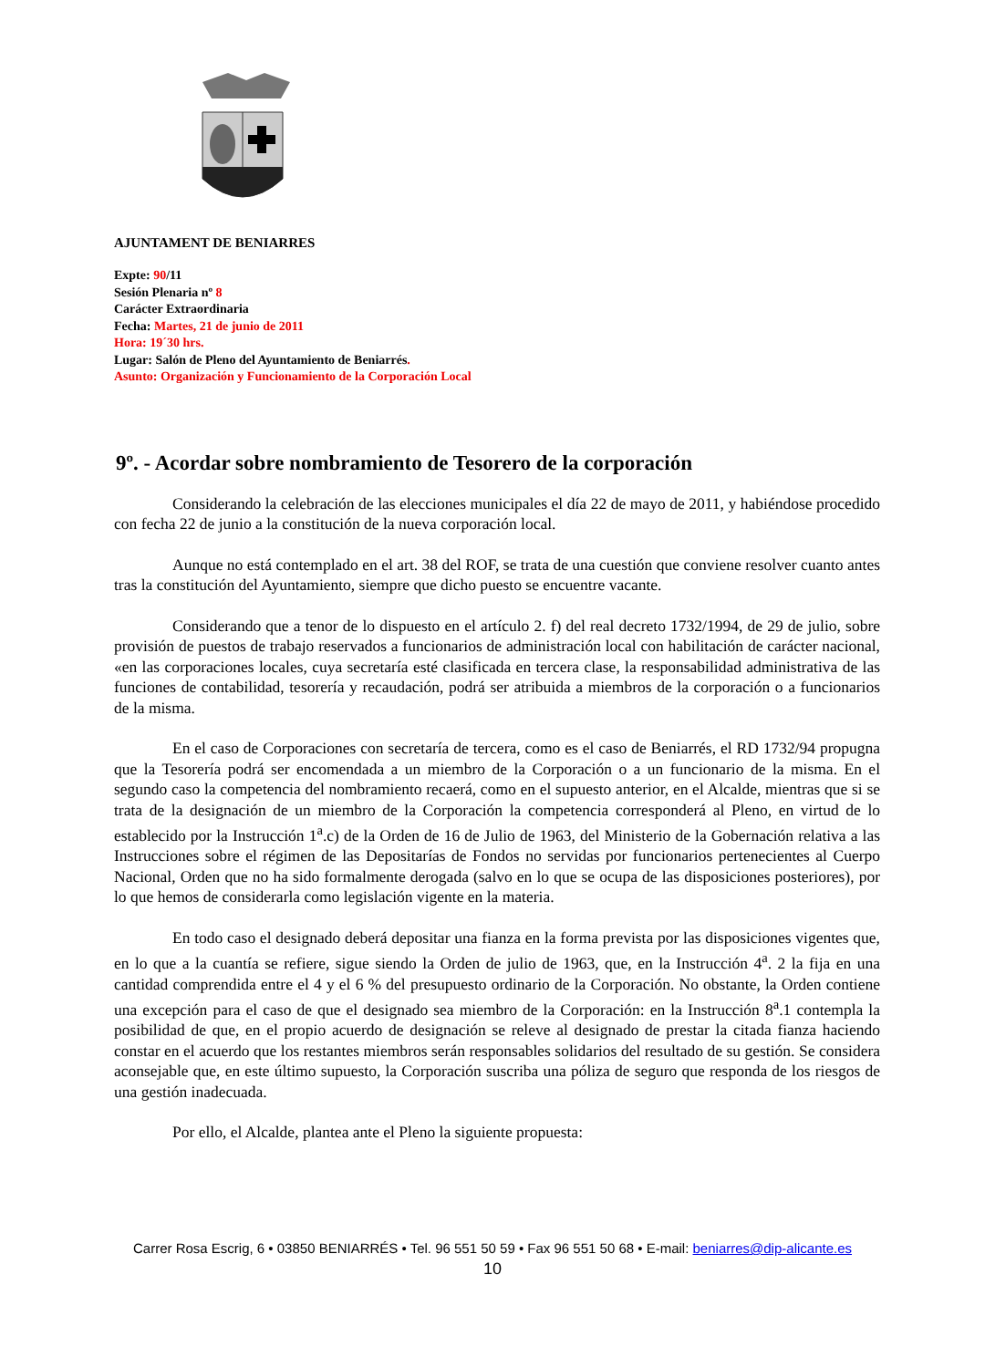AJUNTAMENT DE BENIARRES
Expte: 90/11
Sesión Plenaria nº 8
Carácter Extraordinaria
Fecha: Martes, 21 de junio de 2011
Hora: 19´30 hrs.
Lugar: Salón de Pleno del Ayuntamiento de Beniarrés.
Asunto: Organización y Funcionamiento de la Corporación Local
9º. - Acordar sobre nombramiento de Tesorero de la corporación
Considerando la celebración de las elecciones municipales el día 22 de mayo de 2011, y habiéndose procedido con fecha 22 de junio a la constitución de la nueva corporación local.
Aunque no está contemplado en el art. 38 del ROF, se trata de una cuestión que conviene resolver cuanto antes tras la constitución del Ayuntamiento, siempre que dicho puesto se encuentre vacante.
Considerando que a tenor de lo dispuesto en el artículo 2. f) del real decreto 1732/1994, de 29 de julio, sobre provisión de puestos de trabajo reservados a funcionarios de administración local con habilitación de carácter nacional, «en las corporaciones locales, cuya secretaría esté clasificada en tercera clase, la responsabilidad administrativa de las funciones de contabilidad, tesorería y recaudación, podrá ser atribuida a miembros de la corporación o a funcionarios de la misma.
En el caso de Corporaciones con secretaría de tercera, como es el caso de Beniarrés, el RD 1732/94 propugna que la Tesorería podrá ser encomendada a un miembro de la Corporación o a un funcionario de la misma. En el segundo caso la competencia del nombramiento recaerá, como en el supuesto anterior, en el Alcalde, mientras que si se trata de la designación de un miembro de la Corporación la competencia corresponderá al Pleno, en virtud de lo establecido por la Instrucción 1<sup>a</sup>.c) de la Orden de 16 de Julio de 1963, del Ministerio de la Gobernación relativa a las Instrucciones sobre el régimen de las Depositarías de Fondos no servidas por funcionarios pertenecientes al Cuerpo Nacional, Orden que no ha sido formalmente derogada (salvo en lo que se ocupa de las disposiciones posteriores), por lo que hemos de considerarla como legislación vigente en la materia.
En todo caso el designado deberá depositar una fianza en la forma prevista por las disposiciones vigentes que, en lo que a la cuantía se refiere, sigue siendo la Orden de julio de 1963, que, en la Instrucción 4<sup>a</sup>. 2 la fija en una cantidad comprendida entre el 4 y el 6 % del presupuesto ordinario de la Corporación. No obstante, la Orden contiene una excepción para el caso de que el designado sea miembro de la Corporación: en la Instrucción 8<sup>a</sup>.1 contempla la posibilidad de que, en el propio acuerdo de designación se releve al designado de prestar la citada fianza haciendo constar en el acuerdo que los restantes miembros serán responsables solidarios del resultado de su gestión. Se considera aconsejable que, en este último supuesto, la Corporación suscriba una póliza de seguro que responda de los riesgos de una gestión inadecuada.
Por ello, el Alcalde, plantea ante el Pleno la siguiente propuesta:
Carrer Rosa Escrig, 6 • 03850 BENIARRÉS • Tel. 96 551 50 59 • Fax 96 551 50 68 • E-mail: beniarres@dip-alicante.es
10